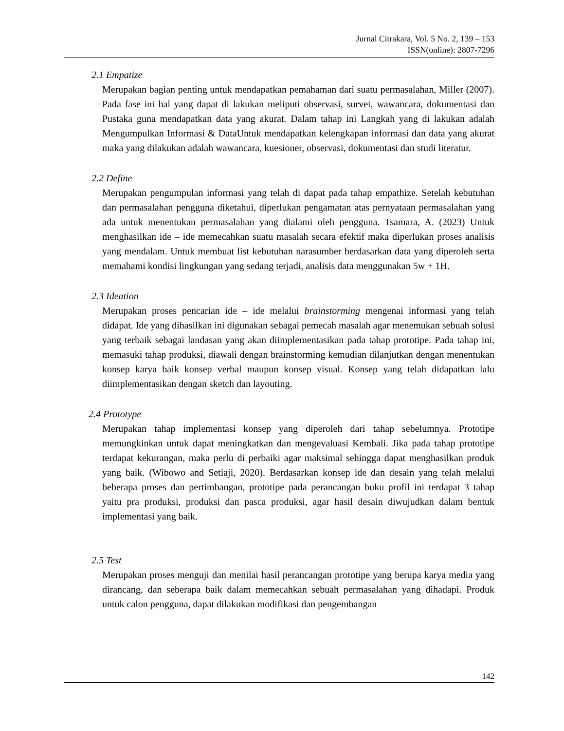Jurnal Citrakara, Vol. 5 No. 2, 139 – 153
ISSN(online): 2807-7296
2.1 Empatize
Merupakan bagian penting untuk mendapatkan pemahaman dari suatu permasalahan, Miller (2007). Pada fase ini hal yang dapat di lakukan meliputi observasi, survei, wawancara, dokumentasi dan Pustaka guna mendapatkan data yang akurat. Dalam tahap ini Langkah yang di lakukan adalah Mengumpulkan Informasi & DataUntuk mendapatkan kelengkapan informasi dan data yang akurat maka yang dilakukan adalah wawancara, kuesioner, observasi, dokumentasi dan studi literatur.
2.2 Define
Merupakan pengumpulan informasi yang telah di dapat pada tahap empathize. Setelah kebutuhan dan permasalahan pengguna diketahui, diperlukan pengamatan atas pernyataan permasalahan yang ada untuk menentukan permasalahan yang dialami oleh pengguna. Tsamara, A. (2023) Untuk menghasilkan ide – ide memecahkan suatu masalah secara efektif maka diperlukan proses analisis yang mendalam. Untuk membuat list kebutuhan narasumber berdasarkan data yang diperoleh serta memahami kondisi lingkungan yang sedang terjadi, analisis data menggunakan 5w + 1H.
2.3 Ideation
Merupakan proses pencarian ide – ide melalui brainstorming mengenai informasi yang telah didapat. Ide yang dihasilkan ini digunakan sebagai pemecah masalah agar menemukan sebuah solusi yang terbaik sebagai landasan yang akan diimplementasikan pada tahap prototipe. Pada tahap ini, memasuki tahap produksi, diawali dengan brainstorming kemudian dilanjutkan dengan menentukan konsep karya baik konsep verbal maupun konsep visual. Konsep yang telah didapatkan lalu diimplementasikan dengan sketch dan layouting.
2.4 Prototype
Merupakan tahap implementasi konsep yang diperoleh dari tahap sebelumnya. Prototipe memungkinkan untuk dapat meningkatkan dan mengevaluasi Kembali. Jika pada tahap prototipe terdapat kekurangan, maka perlu di perbaiki agar maksimal sehingga dapat menghasilkan produk yang baik. (Wibowo and Setiaji, 2020). Berdasarkan konsep ide dan desain yang telah melalui beberapa proses dan pertimbangan, prototipe pada perancangan buku profil ini terdapat 3 tahap yaitu pra produksi, produksi dan pasca produksi, agar hasil desain diwujudkan dalam bentuk implementasi yang baik.
2.5 Test
Merupakan proses menguji dan menilai hasil perancangan prototipe yang berupa karya media yang dirancang, dan seberapa baik dalam memecahkan sebuah permasalahan yang dihadapi. Produk untuk calon pengguna, dapat dilakukan modifikasi dan pengembangan
142